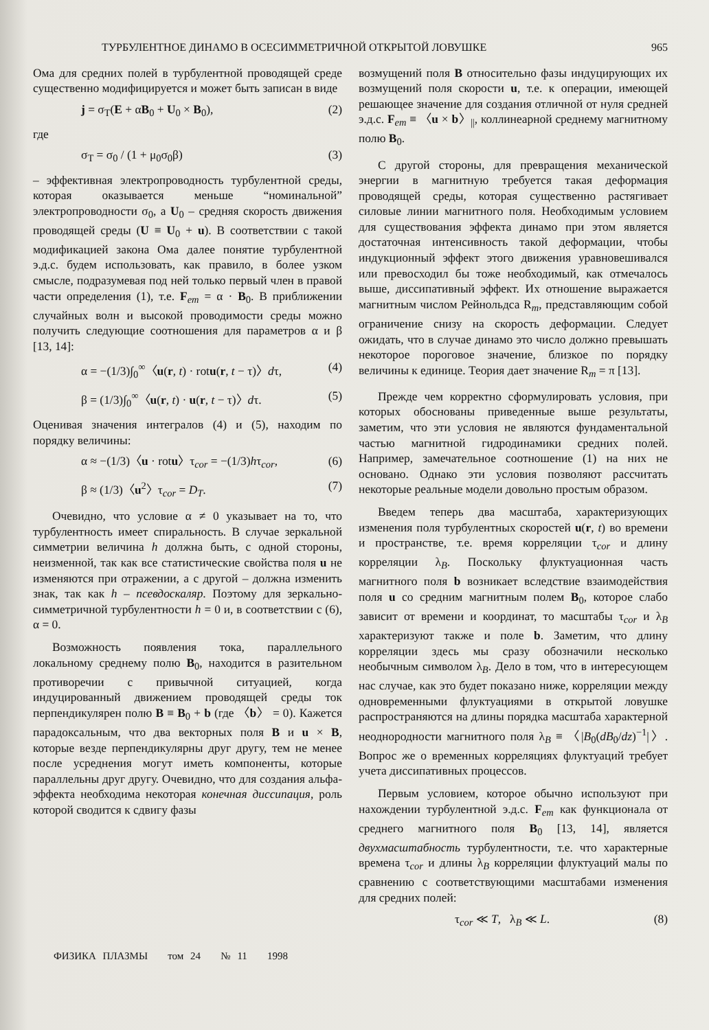ТУРБУЛЕНТНОЕ ДИНАМО В ОСЕСИММЕТРИЧНОЙ ОТКРЫТОЙ ЛОВУШКЕ 965
Ома для средних полей в турбулентной проводящей среде существенно модифицируется и может быть записан в виде
j = σ<sub>T</sub>(E + αB<sub>0</sub> + U<sub>0</sub> × B<sub>0</sub>), (2)
где
σ<sub>T</sub> = σ<sub>0</sub> / (1 + μ<sub>0</sub>σ<sub>0</sub>β) (3)
– эффективная электропроводность турбулентной среды, которая оказывается меньше “номинальной” электропроводности σ<sub>0</sub>, а U<sub>0</sub> – средняя скорость движения проводящей среды (U ≡ U<sub>0</sub> + u). В соответствии с такой модификацией закона Ома далее понятие турбулентной э.д.с. будем использовать, как правило, в более узком смысле, подразумевая под ней только первый член в правой части определения (1), т.е. F<sub>em</sub> = α · B<sub>0</sub>. В приближении случайных волн и высокой проводимости среды можно получить следующие соотношения для параметров α и β [13, 14]:
α = −(1/3)∫<sub>0</sub><sup>∞</sup>〈u(r, t) · rotu(r, t − τ)〉dτ, (4)
β = (1/3)∫<sub>0</sub><sup>∞</sup>〈u(r, t) · u(r, t − τ)〉dτ. (5)
Оценивая значения интегралов (4) и (5), находим по порядку величины:
α ≈ −(1/3)〈u · rotu〉τ<sub>cor</sub> = −(1/3)hτ<sub>cor</sub>, (6)
β ≈ (1/3)〈u<sup>2</sup>〉τ<sub>cor</sub> = D<sub>T</sub>. (7)
Очевидно, что условие α ≠ 0 указывает на то, что турбулентность имеет спиральность. В случае зеркальной симметрии величина h должна быть, с одной стороны, неизменной, так как все статистические свойства поля u не изменяются при отражении, а с другой – должна изменить знак, так как h – псевдоскаляр. Поэтому для зеркально-симметричной турбулентности h = 0 и, в соответствии с (6), α = 0.
Возможность появления тока, параллельного локальному среднему полю B<sub>0</sub>, находится в разительном противоречии с привычной ситуацией, когда индуцированный движением проводящей среды ток перпендикулярен полю B ≡ B<sub>0</sub> + b (где 〈b〉 = 0). Кажется парадоксальным, что два векторных поля B и u × B, которые везде перпендикулярны друг другу, тем не менее после усреднения могут иметь компоненты, которые параллельны друг другу. Очевидно, что для создания альфа-эффекта необходима некоторая конечная диссипация, роль которой сводится к сдвигу фазы
возмущений поля B относительно фазы индуцирующих их возмущений поля скорости u, т.е. к операции, имеющей решающее значение для создания отличной от нуля средней э.д.с. F<sub>em</sub> ≡ 〈u × b〉<sub>||</sub>, коллинеарной среднему магнитному полю B<sub>0</sub>.
С другой стороны, для превращения механической энергии в магнитную требуется такая деформация проводящей среды, которая существенно растягивает силовые линии магнитного поля. Необходимым условием для существования эффекта динамо при этом является достаточная интенсивность такой деформации, чтобы индукционный эффект этого движения уравновешивался или превосходил бы тоже необходимый, как отмечалось выше, диссипативный эффект. Их отношение выражается магнитным числом Рейнольдса R<sub>m</sub>, представляющим собой ограничение снизу на скорость деформации. Следует ожидать, что в случае динамо это число должно превышать некоторое пороговое значение, близкое по порядку величины к единице. Теория дает значение R<sub>m</sub> = π [13].
Прежде чем корректно сформулировать условия, при которых обоснованы приведенные выше результаты, заметим, что эти условия не являются фундаментальной частью магнитной гидродинамики средних полей. Например, замечательное соотношение (1) на них не основано. Однако эти условия позволяют рассчитать некоторые реальные модели довольно простым образом.
Введем теперь два масштаба, характеризующих изменения поля турбулентных скоростей u(r, t) во времени и пространстве, т.е. время корреляции τ<sub>cor</sub> и длину корреляции λ<sub>B</sub>. Поскольку флуктуационная часть магнитного поля b возникает вследствие взаимодействия поля u со средним магнитным полем B<sub>0</sub>, которое слабо зависит от времени и координат, то масштабы τ<sub>cor</sub> и λ<sub>B</sub> характеризуют также и поле b. Заметим, что длину корреляции здесь мы сразу обозначили несколько необычным символом λ<sub>B</sub>. Дело в том, что в интересующем нас случае, как это будет показано ниже, корреляции между одновременными флуктуациями в открытой ловушке распространяются на длины порядка масштаба характерной неоднородности магнитного поля λ<sub>B</sub> ≡ 〈|B<sub>0</sub>(dB<sub>0</sub>/dz)<sup>−1</sup>|〉. Вопрос же о временных корреляциях флуктуаций требует учета диссипативных процессов.
Первым условием, которое обычно используют при нахождении турбулентной э.д.с. F<sub>em</sub> как функционала от среднего магнитного поля B<sub>0</sub> [13, 14], является двухмасштабность турбулентности, т.е. что характерные времена τ<sub>cor</sub> и длины λ<sub>B</sub> корреляции флуктуаций малы по сравнению с соответствующими масштабами изменения для средних полей:
τ<sub>cor</sub> ≪ T, λ<sub>B</sub> ≪ L. (8)
ФИЗИКА ПЛАЗМЫ том 24 № 11 1998